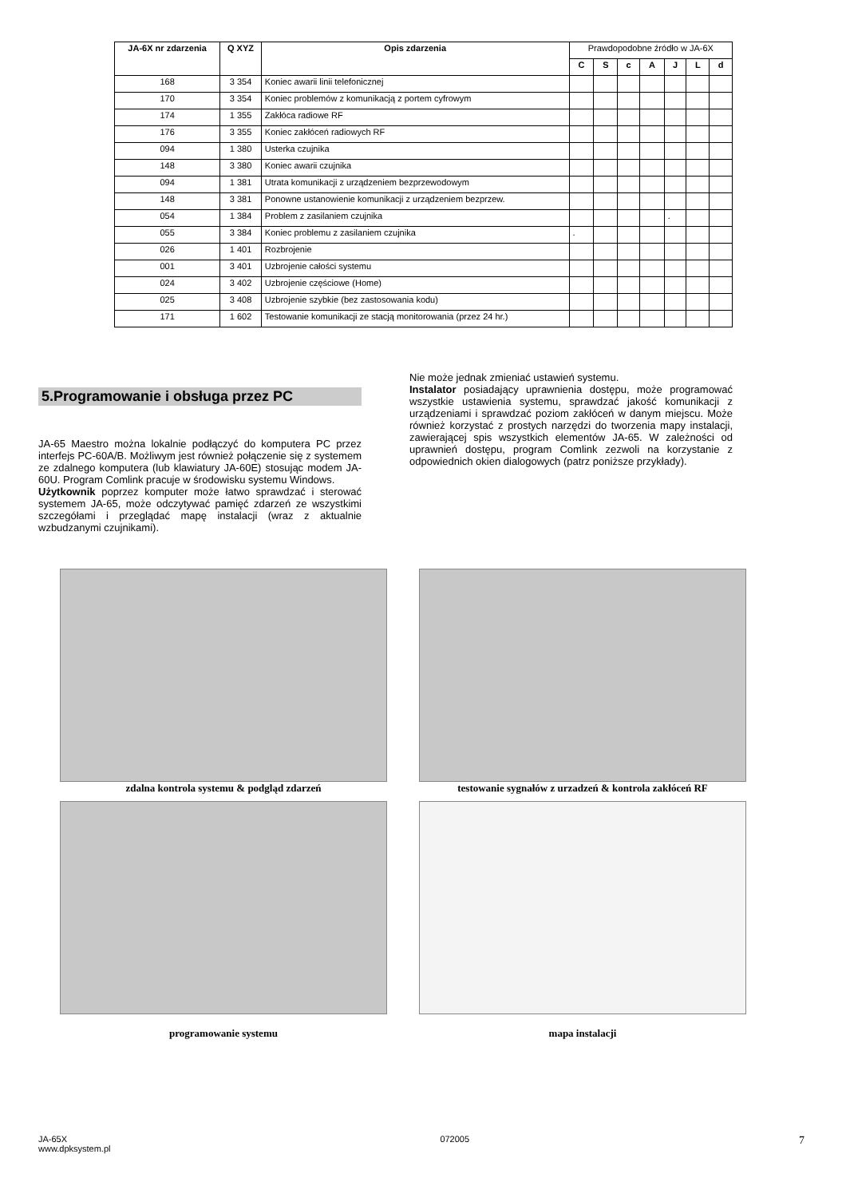| JA-6X nr zdarzenia | Q XYZ | Opis zdarzenia | Prawdopodobne źródło w JA-6X | | | | | | |
| | | | C | S | c | A | J | L | d |
| 168 | 3 354 | Koniec awarii linii telefonicznej | | | | | | | |
| 170 | 3 354 | Koniec problemów z komunikacją z portem cyfrowym | | | | | | | |
| 174 | 1 355 | Zakłóca radiowe RF | | | | | | | |
| 176 | 3 355 | Koniec zakłóceń radiowych RF | | | | | | | |
| 094 | 1 380 | Usterka czujnika | | | | | | | |
| 148 | 3 380 | Koniec awarii czujnika | | | | | | | |
| 094 | 1 381 | Utrata komunikacji z urządzeniem bezprzewodowym | | | | | | | |
| 148 | 3 381 | Ponowne ustanowienie komunikacji z urządzeniem bezprzew. | | | | | | | |
| 054 | 1 384 | Problem z zasilaniem czujnika | | | | | . | | |
| 055 | 3 384 | Koniec problemu z zasilaniem czujnika | . | | | | | | |
| 026 | 1 401 | Rozbrojenie | | | | | | | |
| 001 | 3 401 | Uzbrojenie całości systemu | | | | | | | |
| 024 | 3 402 | Uzbrojenie częściowe (Home) | | | | | | | |
| 025 | 3 408 | Uzbrojenie szybkie (bez zastosowania kodu) | | | | | | | |
| 171 | 1 602 | Testowanie komunikacji ze stacją monitorowania (przez 24 hr.) | | | | | | | |
5.Programowanie i obsługa przez PC
JA-65 Maestro można lokalnie podłączyć do komputera PC przez interfejs PC-60A/B. Możliwym jest również połączenie się z systemem ze zdalnego komputera (lub klawiatury JA-60E) stosując modem JA-60U. Program Comlink pracuje w środowisku systemu Windows.
Użytkownik poprzez komputer może łatwo sprawdzać i sterować systemem JA-65, może odczytywać pamięć zdarzeń ze wszystkimi szczegółami i przeglądać mapę instalacji (wraz z aktualnie wzbudzanymi czujnikami).
Nie może jednak zmieniać ustawień systemu.
Instalator posiadający uprawnienia dostępu, może programować wszystkie ustawienia systemu, sprawdzać jakość komunikacji z urządzeniami i sprawdzać poziom zakłóceń w danym miejscu. Może również korzystać z prostych narzędzi do tworzenia mapy instalacji, zawierającej spis wszystkich elementów JA-65. W zależności od uprawnień dostępu, program Comlink zezwoli na korzystanie z odpowiednich okien dialogowych (patrz poniższe przykłady).
zdalna kontrola systemu & podgląd zdarzeń
testowanie sygnałów z urzadzeń & kontrola zakłóceń RF
programowanie systemu
mapa instalacji
JA-65X
www.dpksystem.pl
072005
7